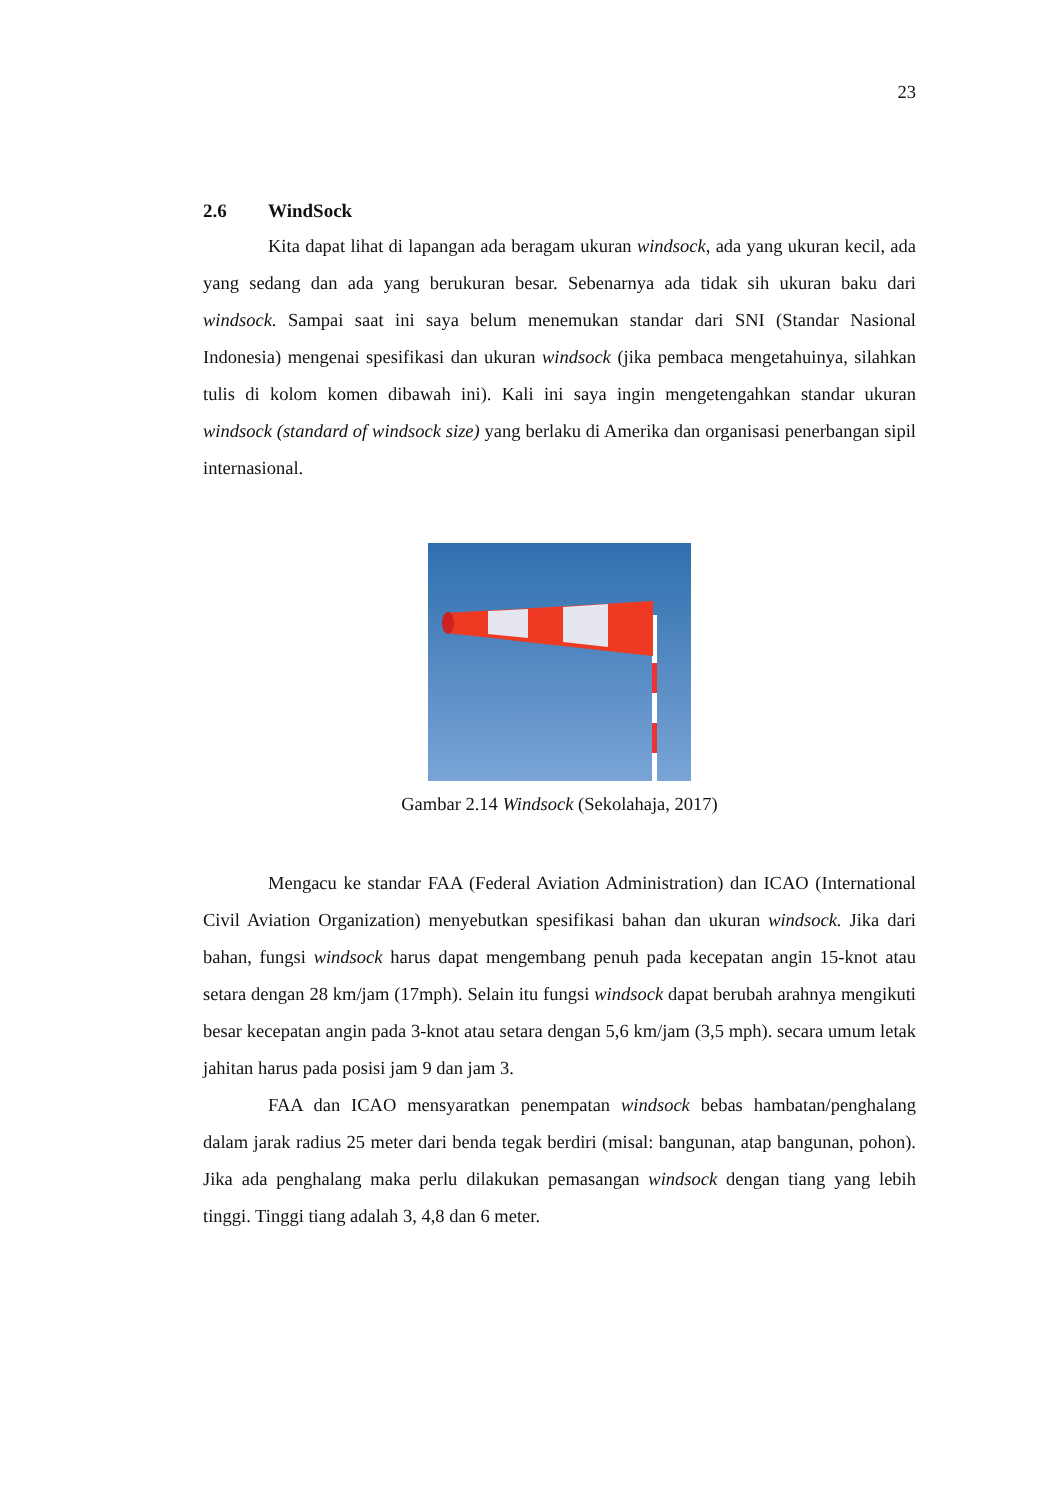23
2.6 WindSock
Kita dapat lihat di lapangan ada beragam ukuran windsock, ada yang ukuran kecil, ada yang sedang dan ada yang berukuran besar. Sebenarnya ada tidak sih ukuran baku dari windsock. Sampai saat ini saya belum menemukan standar dari SNI (Standar Nasional Indonesia) mengenai spesifikasi dan ukuran windsock (jika pembaca mengetahuinya, silahkan tulis di kolom komen dibawah ini). Kali ini saya ingin mengetengahkan standar ukuran windsock (standard of windsock size) yang berlaku di Amerika dan organisasi penerbangan sipil internasional.
Gambar 2.14 Windsock (Sekolahaja, 2017)
Mengacu ke standar FAA (Federal Aviation Administration) dan ICAO (International Civil Aviation Organization) menyebutkan spesifikasi bahan dan ukuran windsock. Jika dari bahan, fungsi windsock harus dapat mengembang penuh pada kecepatan angin 15-knot atau setara dengan 28 km/jam (17mph). Selain itu fungsi windsock dapat berubah arahnya mengikuti besar kecepatan angin pada 3-knot atau setara dengan 5,6 km/jam (3,5 mph). secara umum letak jahitan harus pada posisi jam 9 dan jam 3.
FAA dan ICAO mensyaratkan penempatan windsock bebas hambatan/penghalang dalam jarak radius 25 meter dari benda tegak berdiri (misal: bangunan, atap bangunan, pohon). Jika ada penghalang maka perlu dilakukan pemasangan windsock dengan tiang yang lebih tinggi. Tinggi tiang adalah 3, 4,8 dan 6 meter.